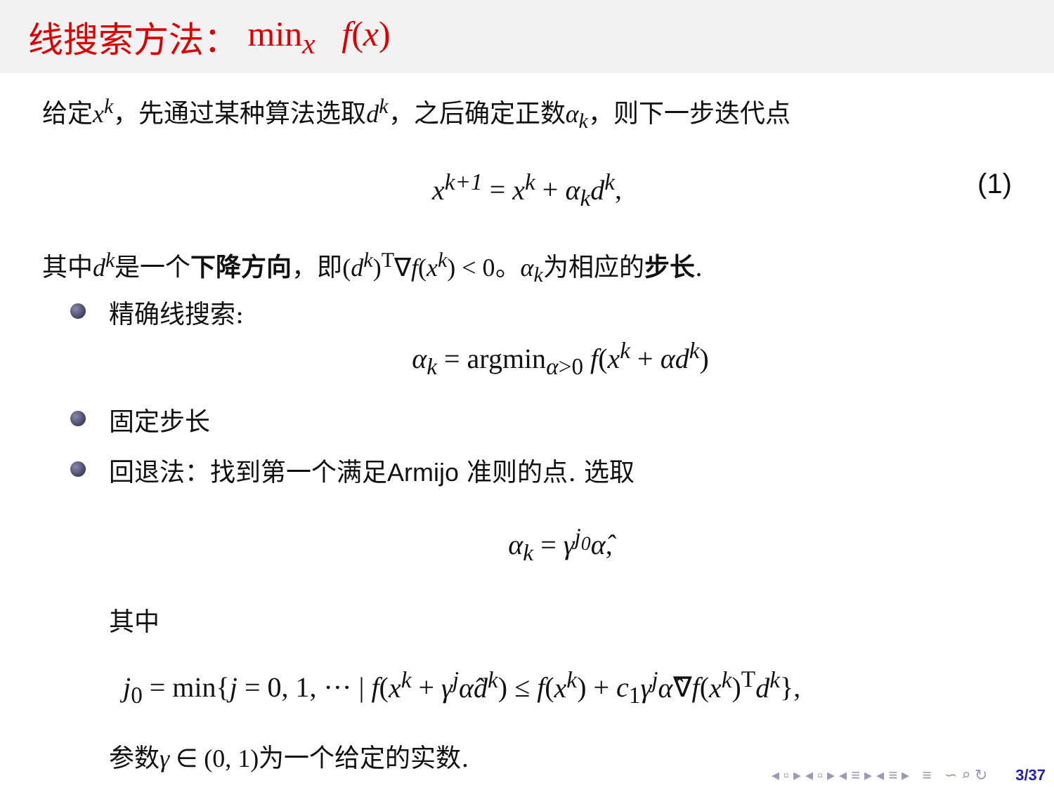线搜索方法： min<sub>x</sub> f(x)
给定x<sup>k</sup>，先通过某种算法选取d<sup>k</sup>，之后确定正数α<sub>k</sub>，则下一步迭代点
x<sup>k+1</sup> = x<sup>k</sup> + α<sub>k</sub>d<sup>k</sup>, (1)
其中d<sup>k</sup>是一个下降方向，即(d<sup>k</sup>)<sup>T</sup>∇f(x<sup>k</sup>) < 0。α<sub>k</sub>为相应的步长.
精确线搜索:
α<sub>k</sub> = argmin<sub>α>0</sub> f(x<sup>k</sup> + αd<sup>k</sup>)
固定步长
回退法：找到第一个满足Armijo 准则的点. 选取
α<sub>k</sub> = γ<sup>j<sub>0</sub></sup> α̂,
其中
j<sub>0</sub> = min{j = 0, 1, ··· | f(x<sup>k</sup> + γ<sup>j</sup>α̂d<sup>k</sup>) ≤ f(x<sup>k</sup>) + c<sub>1</sub>γ<sup>j</sup>α̂∇f(x<sup>k</sup>)<sup>T</sup>d<sup>k</sup>},
参数γ ∈ (0, 1) 为一个给定的实数.
◂ ▫ ▸ ◂ ▫ ▸ ◂ ≡ ▸ ◂ ≡ ▸ ≡ ∽ ⌕ ↻ 3/37